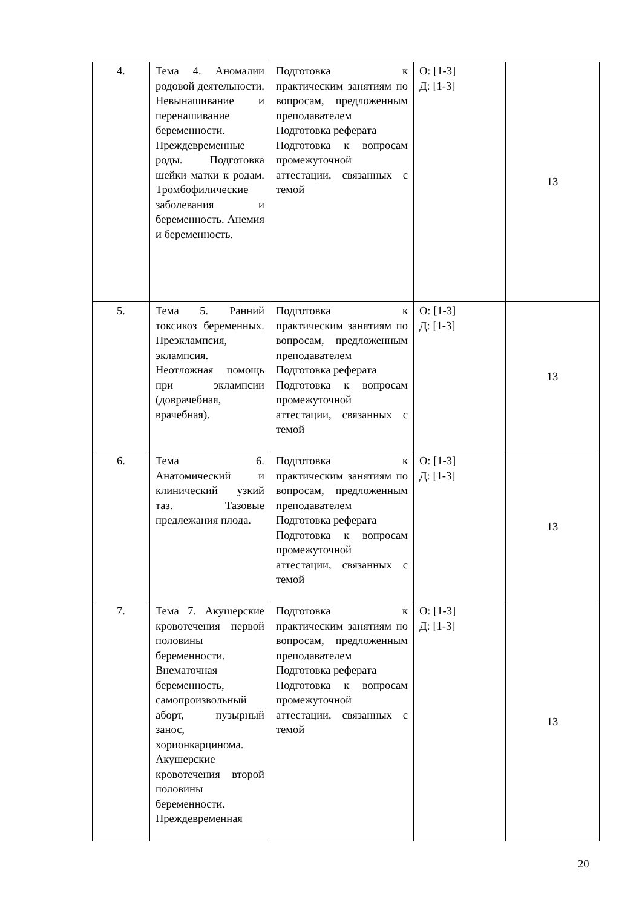| 4. | Тема 4. Аномалии родовой деятельности. Невынашивание и перенашивание беременности. Преждевременные роды. Подготовка шейки матки к родам. Тромбофилические заболевания и беременность. Анемия и беременность. | Подготовка к практическим занятиям по вопросам, предложенным преподавателем Подготовка реферата Подготовка к вопросам промежуточной аттестации, связанных с темой | О: [1-3] Д: [1-3] | 13 |
| 5. | Тема 5. Ранний токсикоз беременных. Преэклампсия, эклампсия. Неотложная помощь при эклампсии (доврачебная, врачебная). | Подготовка к практическим занятиям по вопросам, предложенным преподавателем Подготовка реферата Подготовка к вопросам промежуточной аттестации, связанных с темой | О: [1-3] Д: [1-3] | 13 |
| 6. | Тема 6. Анатомический и клинический узкий таз. Тазовые предлежания плода. | Подготовка к практическим занятиям по вопросам, предложенным преподавателем Подготовка реферата Подготовка к вопросам промежуточной аттестации, связанных с темой | О: [1-3] Д: [1-3] | 13 |
| 7. | Тема 7. Акушерские кровотечения первой половины беременности. Внематочная беременность, самопроизвольный аборт, пузырный занос, хорионкарцинома. Акушерские кровотечения второй половины беременности. Преждевременная | Подготовка к практическим занятиям по вопросам, предложенным преподавателем Подготовка реферата Подготовка к вопросам промежуточной аттестации, связанных с темой | О: [1-3] Д: [1-3] | 13 |
20